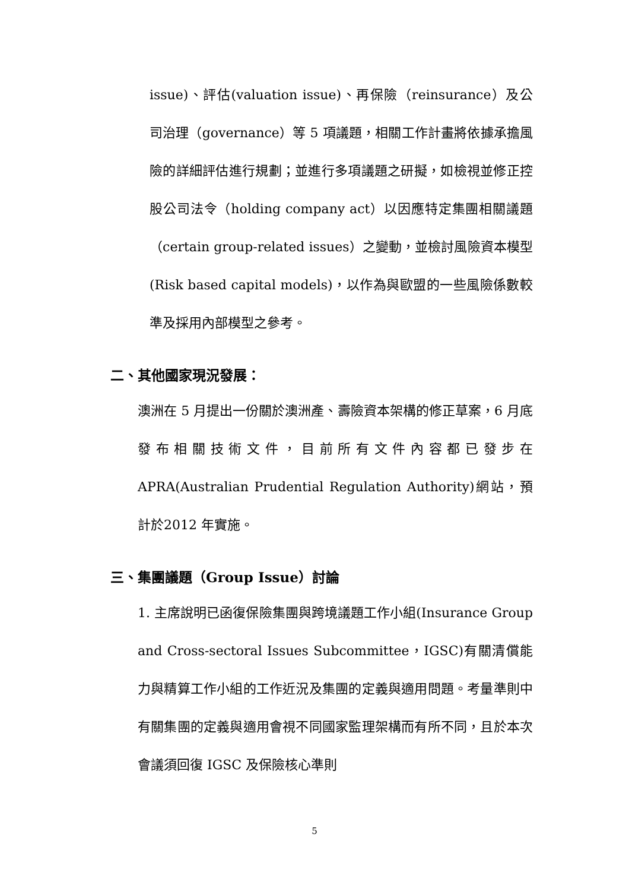issue)、評估(valuation issue)、再保險（reinsurance）及公司治理（governance）等 5 項議題，相關工作計畫將依據承擔風險的詳細評估進行規劃；並進行多項議題之研擬，如檢視並修正控股公司法令（holding company act）以因應特定集團相關議題（certain group-related issues）之變動，並檢討風險資本模型(Risk based capital models)，以作為與歐盟的一些風險係數較準及採用內部模型之參考。
二、其他國家現況發展：
澳洲在 5 月提出一份關於澳洲產、壽險資本架構的修正草案，6 月底發布相關技術文件，目前所有文件內容都已發步在APRA(Australian Prudential Regulation Authority)網站，預計於2012 年實施。
三、集團議題（Group Issue）討論
1. 主席說明已函復保險集團與跨境議題工作小組(Insurance Group and Cross-sectoral Issues Subcommittee，IGSC)有關清償能力與精算工作小組的工作近況及集團的定義與適用問題。考量準則中有關集團的定義與適用會視不同國家監理架構而有所不同，且於本次會議須回復 IGSC 及保險核心準則
5